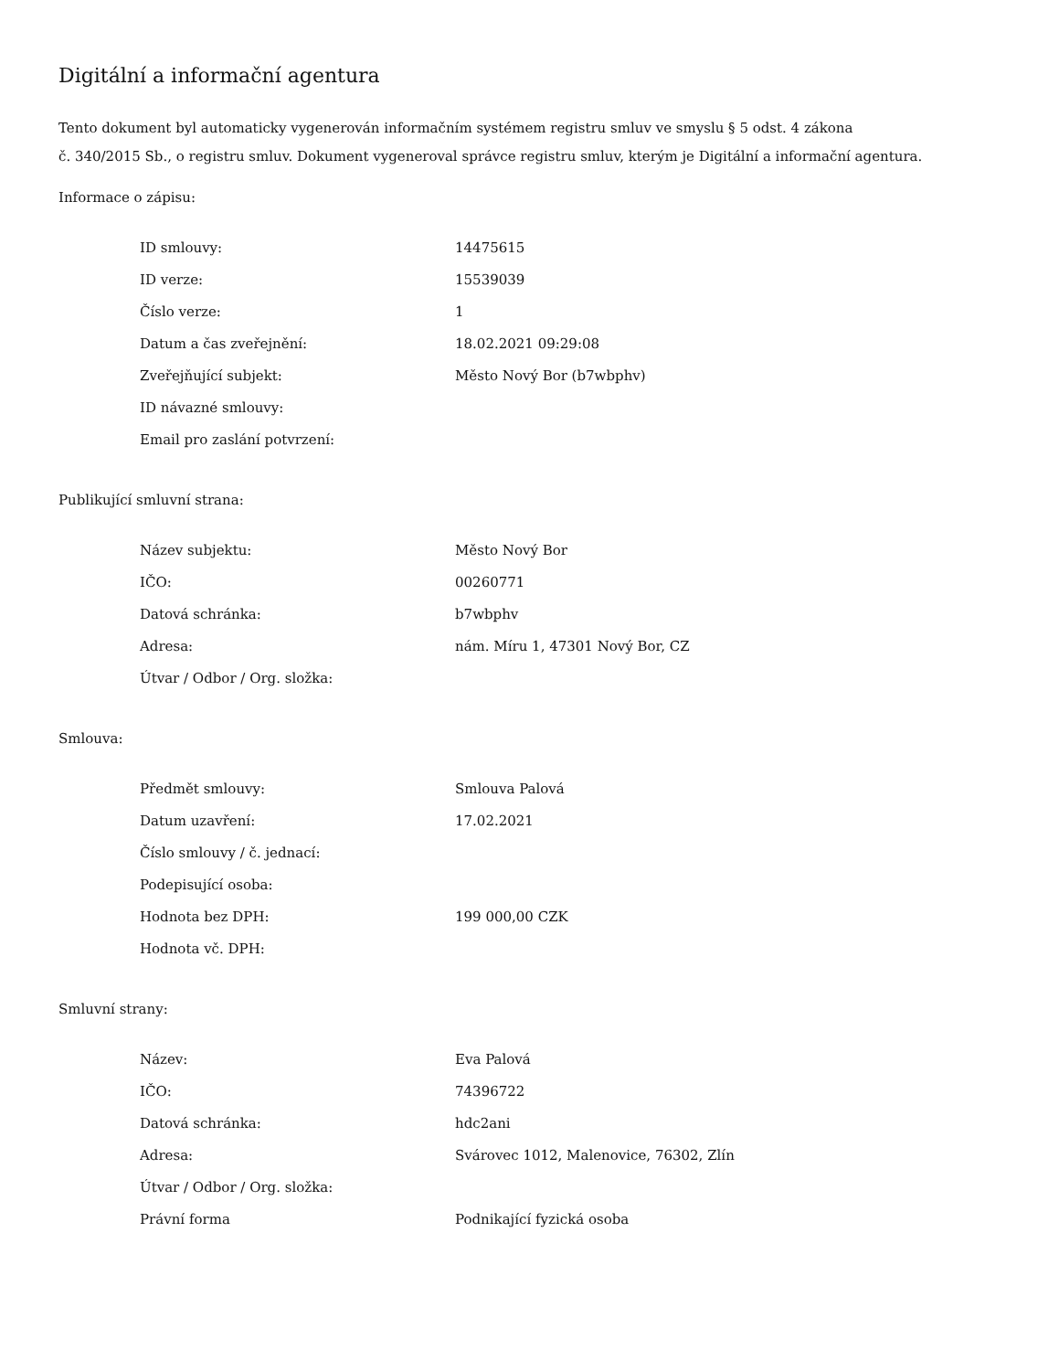Digitální a informační agentura
Tento dokument byl automaticky vygenerován informačním systémem registru smluv ve smyslu § 5 odst. 4 zákona
č. 340/2015 Sb., o registru smluv. Dokument vygeneroval správce registru smluv, kterým je Digitální a informační agentura.
Informace o zápisu:
| ID smlouvy: | 14475615 |
| ID verze: | 15539039 |
| Číslo verze: | 1 |
| Datum a čas zveřejnění: | 18.02.2021 09:29:08 |
| Zveřejňující subjekt: | Město Nový Bor (b7wbphv) |
| ID návazné smlouvy: | |
| Email pro zaslání potvrzení: | |
Publikující smluvní strana:
| Název subjektu: | Město Nový Bor |
| IČO: | 00260771 |
| Datová schránka: | b7wbphv |
| Adresa: | nám. Míru 1, 47301 Nový Bor, CZ |
| Útvar / Odbor / Org. složka: | |
Smlouva:
| Předmět smlouvy: | Smlouva Palová |
| Datum uzavření: | 17.02.2021 |
| Číslo smlouvy / č. jednací: | |
| Podepisující osoba: | |
| Hodnota bez DPH: | 199 000,00 CZK |
| Hodnota vč. DPH: | |
Smluvní strany:
| Název: | Eva Palová |
| IČO: | 74396722 |
| Datová schránka: | hdc2ani |
| Adresa: | Svárovec 1012, Malenovice, 76302, Zlín |
| Útvar / Odbor / Org. složka: | |
| Právní forma | Podnikající fyzická osoba |